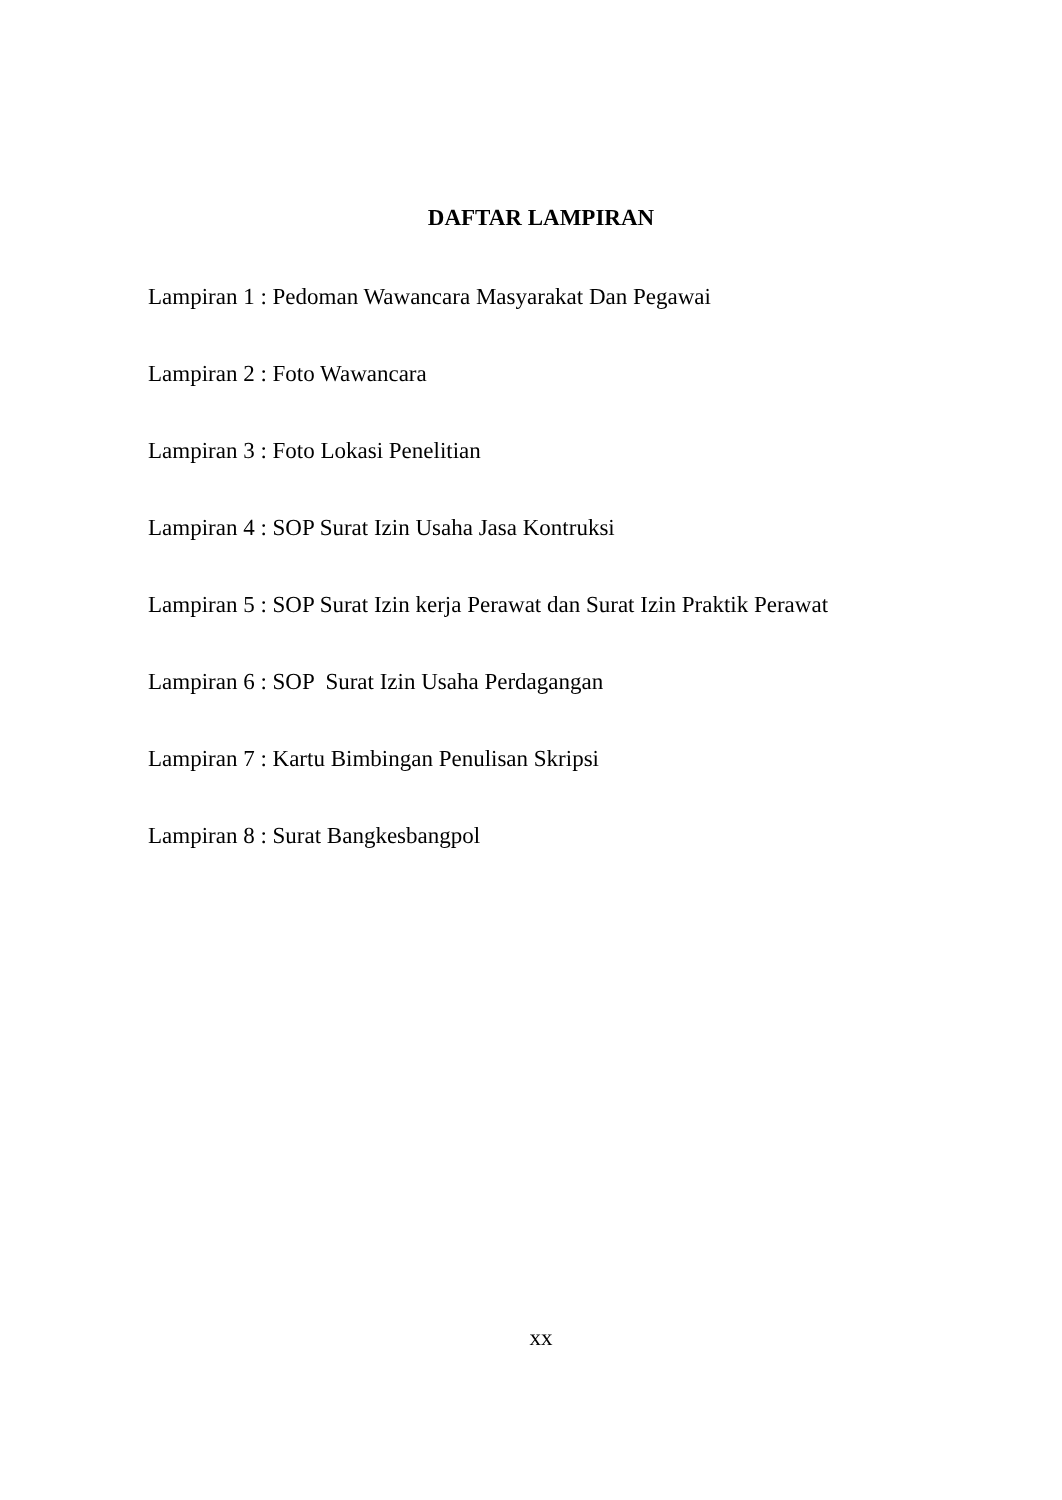DAFTAR LAMPIRAN
Lampiran 1 : Pedoman Wawancara Masyarakat Dan Pegawai
Lampiran 2 : Foto Wawancara
Lampiran 3 : Foto Lokasi Penelitian
Lampiran 4 : SOP Surat Izin Usaha Jasa Kontruksi
Lampiran 5 : SOP Surat Izin kerja Perawat dan Surat Izin Praktik Perawat
Lampiran 6 : SOP Surat Izin Usaha Perdagangan
Lampiran 7 : Kartu Bimbingan Penulisan Skripsi
Lampiran 8 : Surat Bangkesbangpol
xx